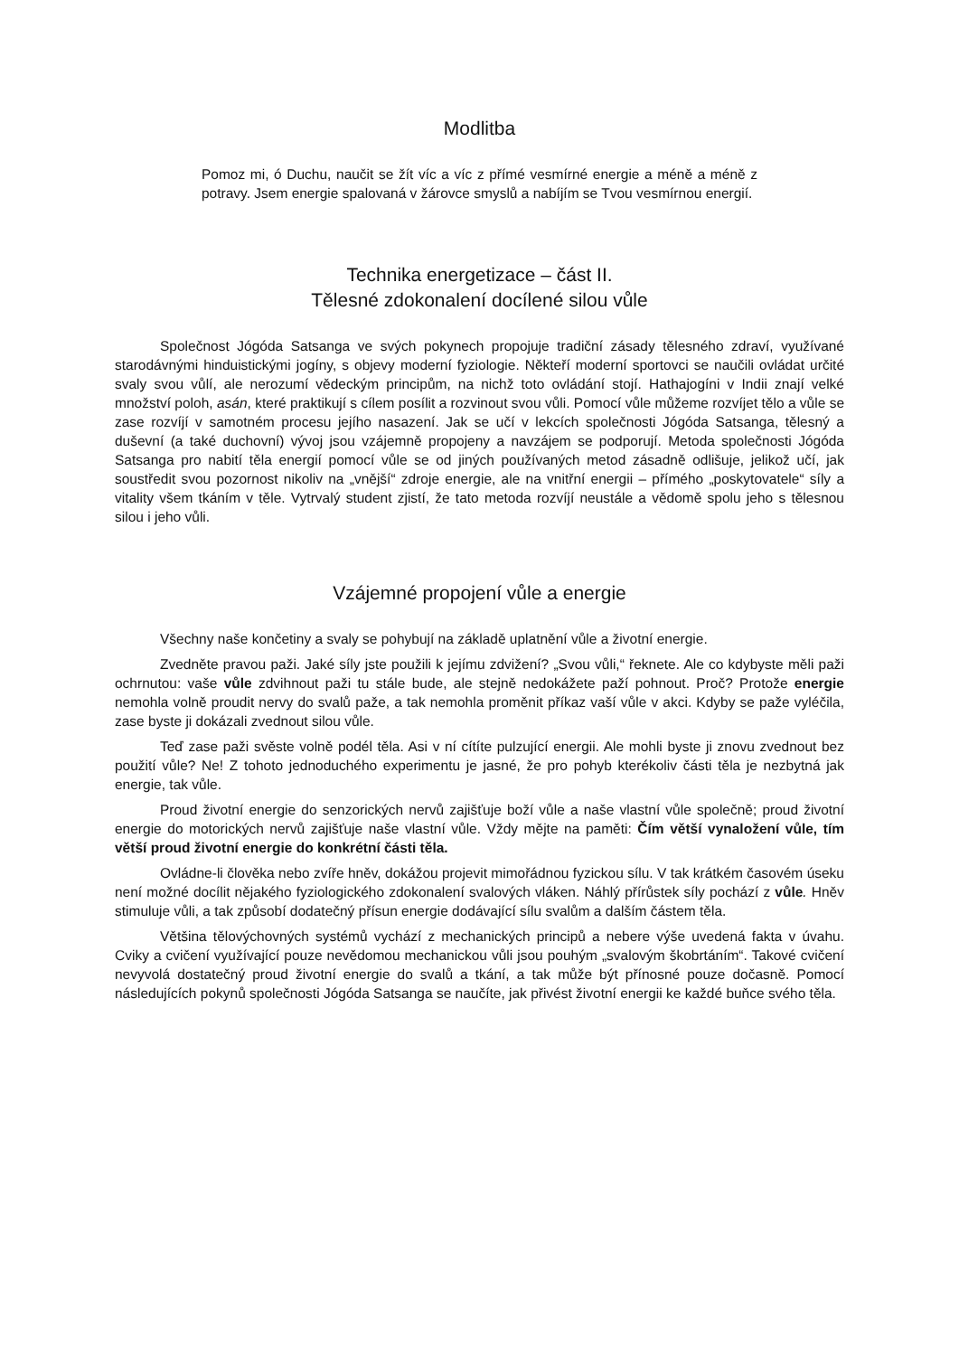Modlitba
Pomoz mi, ó Duchu, naučit se žít víc a víc z přímé vesmírné energie a méně a méně z potravy. Jsem energie spalovaná v žárovce smyslů a nabíjím se Tvou vesmírnou energií.
Technika energetizace – část II.
Tělesné zdokonalení docílené silou vůle
Společnost Jógóda Satsanga ve svých pokynech propojuje tradiční zásady tělesného zdraví, využívané starodávnými hinduistickými jogíny, s objevy moderní fyziologie. Někteří moderní sportovci se naučili ovládat určité svaly svou vůlí, ale nerozumí vědeckým principům, na nichž toto ovládání stojí. Hathajogíni v Indii znají velké množství poloh, asán, které praktikují s cílem posílit a rozvinout svou vůli. Pomocí vůle můžeme rozvíjet tělo a vůle se zase rozvíjí v samotném procesu jejího nasazení. Jak se učí v lekcích společnosti Jógóda Satsanga, tělesný a duševní (a také duchovní) vývoj jsou vzájemně propojeny a navzájem se podporují. Metoda společnosti Jógóda Satsanga pro nabití těla energií pomocí vůle se od jiných používaných metod zásadně odlišuje, jelikož učí, jak soustředit svou pozornost nikoliv na „vnější“ zdroje energie, ale na vnitřní energii – přímého „poskytovatele“ síly a vitality všem tkáním v těle. Vytrvalý student zjistí, že tato metoda rozvíjí neustále a vědomě spolu jeho s tělesnou silou i jeho vůli.
Vzájemné propojení vůle a energie
Všechny naše končetiny a svaly se pohybují na základě uplatnění vůle a životní energie.
Zvedněte pravou paži. Jaké síly jste použili k jejímu zdvižení? „Svou vůli,“ řeknete. Ale co kdybyste měli paži ochrnutou: vaše vůle zdvihnout paži tu stále bude, ale stejně nedokážete paží pohnout. Proč? Protože energie nemohla volně proudit nervy do svalů paže, a tak nemohla proměnit příkaz vaší vůle v akci. Kdyby se paže vyléčila, zase byste ji dokázali zvednout silou vůle.
Teď zase paži svěste volně podél těla. Asi v ní cítíte pulzující energii. Ale mohli byste ji znovu zvednout bez použití vůle? Ne! Z tohoto jednoduchého experimentu je jasné, že pro pohyb kterékoliv části těla je nezbytná jak energie, tak vůle.
Proud životní energie do senzorických nervů zajišťuje boží vůle a naše vlastní vůle společně; proud životní energie do motorických nervů zajišťuje naše vlastní vůle. Vždy mějte na paměti: Čím větší vynaložení vůle, tím větší proud životní energie do konkrétní části těla.
Ovládne-li člověka nebo zvíře hněv, dokážou projevit mimořádnou fyzickou sílu. V tak krátkém časovém úseku není možné docílit nějakého fyziologického zdokonalení svalových vláken. Náhlý přírůstek síly pochází z vůle. Hněv stimuluje vůli, a tak způsobí dodatečný přísun energie dodávající sílu svalům a dalším částem těla.
Většina tělovýchovných systémů vychází z mechanických principů a nebere výše uvedená fakta v úvahu. Cviky a cvičení využívající pouze nevědomou mechanickou vůli jsou pouhým „svalovým škobrtáním“. Takové cvičení nevyvolá dostatečný proud životní energie do svalů a tkání, a tak může být přínosné pouze dočasně. Pomocí následujících pokynů společnosti Jógóda Satsanga se naučíte, jak přivést životní energii ke každé buňce svého těla.